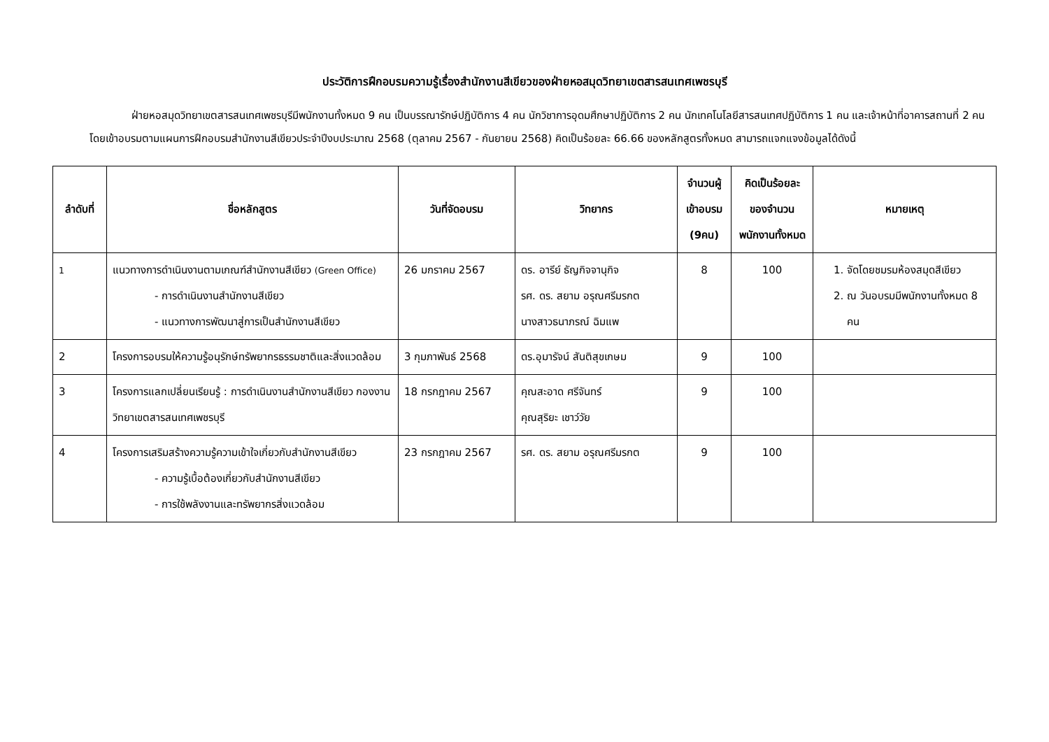ประวัติการฝึกอบรมความรู้เรื่องสำนักงานสีเขียวของฝ่ายหอสมุดวิทยาเขตสารสนเทศเพชรบุรี
ฝ่ายหอสมุดวิทยาเขตสารสนเทศเพชรบุรีมีพนักงานทั้งหมด 9 คน เป็นบรรณารักษ์ปฏิบัติการ 4 คน นักวิชาการอุดมศึกษาปฏิบัติการ 2 คน นักเทคโนโลยีสารสนเทศปฏิบัติการ 1 คน และเจ้าหน้าที่อาคารสถานที่ 2 คน โดยเข้าอบรมตามแผนการฝึกอบรมสำนักงานสีเขียวประจำปีงบประมาณ 2568 (ตุลาคม 2567 - กันยายน 2568) คิดเป็นร้อยละ 66.66 ของหลักสูตรทั้งหมด สามารถแจกแจงข้อมูลได้ดังนี้
| ลำดับที่ | ชื่อหลักสูตร | วันที่จัดอบรม | วิทยากร | จำนวนผู้เข้าอบรม (9คน) | คิดเป็นร้อยละของจำนวนพนักงานทั้งหมด | หมายเหตุ |
| --- | --- | --- | --- | --- | --- | --- |
| <sup>1</sup> | แนวทางการดำเนินงานตามเกณฑ์สำนักงานสีเขียว (Green Office) - การดำเนินงานสำนักงานสีเขียว - แนวทางการพัฒนาสู่การเป็นสำนักงานสีเขียว | 26 มกราคม 2567 | ดร. อารีย์ ธัญกิจจานุกิจ รศ. ดร. สยาม อรุณศรีมรกต นางสาวธนาภรณ์ ฉิมแพ | 8 | 100 | 1. จัดโดยชมรมห้องสมุดสีเขียว 2. ณ วันอบรมมีพนักงานทั้งหมด 8 คน |
| 2 | โครงการอบรมให้ความรู้อนุรักษ์ทรัพยากรธรรมชาติและสิ่งแวดล้อม | 3 กุมภาพันธ์ 2568 | ดร.อุมารัจน์ สันติสุขเกษม | 9 | 100 | |
| 3 | โครงการแลกเปลี่ยนเรียนรู้ : การดำเนินงานสำนักงานสีเขียว กองงานวิทยาเขตสารสนเทศเพชรบุรี | 18 กรกฎาคม 2567 | คุณสะอาด ศรีจันทร์ คุณสุริยะ เชาว์วัย | 9 | 100 | |
| 4 | โครงการเสริมสร้างความรู้ความเข้าใจเกี่ยวกับสำนักงานสีเขียว - ความรู้เบื้อต้องเกี่ยวกับสำนักงานสีเขียว - การใช้พลังงานและทรัพยากรสิ่งแวดล้อม | 23 กรกฎาคม 2567 | รศ. ดร. สยาม อรุณศรีมรกต | 9 | 100 | |